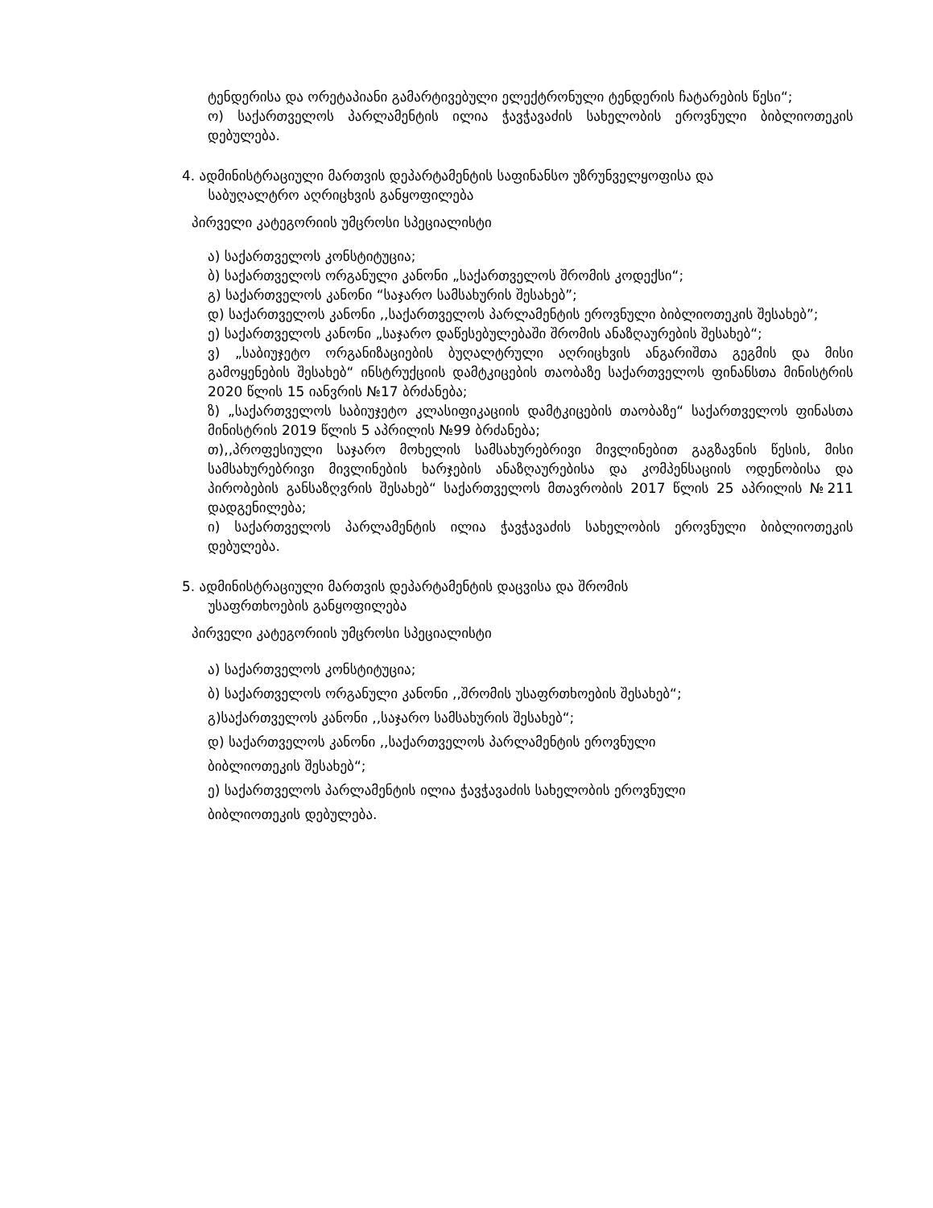ტენდერისა და ორეტაპიანი გამარტივებული ელექტრონული ტენდერის ჩატარების წესი“;
ო) საქართველოს პარლამენტის ილია ჭავჭავაძის სახელობის ეროვნული ბიბლიოთეკის დებულება.
4. ადმინისტრაციული მართვის დეპარტამენტის საფინანსო უზრუნველყოფისა და
საბუღალტრო აღრიცხვის განყოფილება
პირველი კატეგორიის უმცროსი სპეციალისტი
ა) საქართველოს კონსტიტუცია;
ბ) საქართველოს ორგანული კანონი „საქართველოს შრომის კოდექსი“;
გ) საქართველოს კანონი “საჯარო სამსახურის შესახებ”;
დ) საქართველოს კანონი ,,საქართველოს პარლამენტის ეროვნული ბიბლიოთეკის შესახებ”;
ე) საქართველოს კანონი „საჯარო დაწესებულებაში შრომის ანაზღაურების შესახებ“;
ვ) „საბიუჯეტო ორგანიზაციების ბუღალტრული აღრიცხვის ანგარიშთა გეგმის და მისი გამოყენების შესახებ“ ინსტრუქციის დამტკიცების თაობაზე საქართველოს ფინანსთა მინისტრის 2020 წლის 15 იანვრის №17 ბრძანება;
ზ) „საქართველოს საბიუჯეტო კლასიფიკაციის დამტკიცების თაობაზე“ საქართველოს ფინასთა მინისტრის 2019 წლის 5 აპრილის №99 ბრძანება;
თ),,პროფესიული საჯარო მოხელის სამსახურებრივი მივლინებით გაგზავნის წესის, მისი სამსახურებრივი მივლინების ხარჯების ანაზღაურებისა და კომპენსაციის ოდენობისა და პირობების განსაზღვრის შესახებ“ საქართველოს მთავრობის 2017 წლის 25 აპრილის №211 დადგენილება;
ი) საქართველოს პარლამენტის ილია ჭავჭავაძის სახელობის ეროვნული ბიბლიოთეკის დებულება.
5. ადმინისტრაციული მართვის დეპარტამენტის დაცვისა და შრომის
უსაფრთხოების განყოფილება
პირველი კატეგორიის უმცროსი სპეციალისტი
ა) საქართველოს კონსტიტუცია;
ბ) საქართველოს ორგანული კანონი ,,შრომის უსაფრთხოების შესახებ“;
გ)საქართველოს კანონი ,,საჯარო სამსახურის შესახებ“;
დ) საქართველოს კანონი ,,საქართველოს პარლამენტის ეროვნული
ბიბლიოთეკის შესახებ“;
ე) საქართველოს პარლამენტის ილია ჭავჭავაძის სახელობის ეროვნული
ბიბლიოთეკის დებულება.